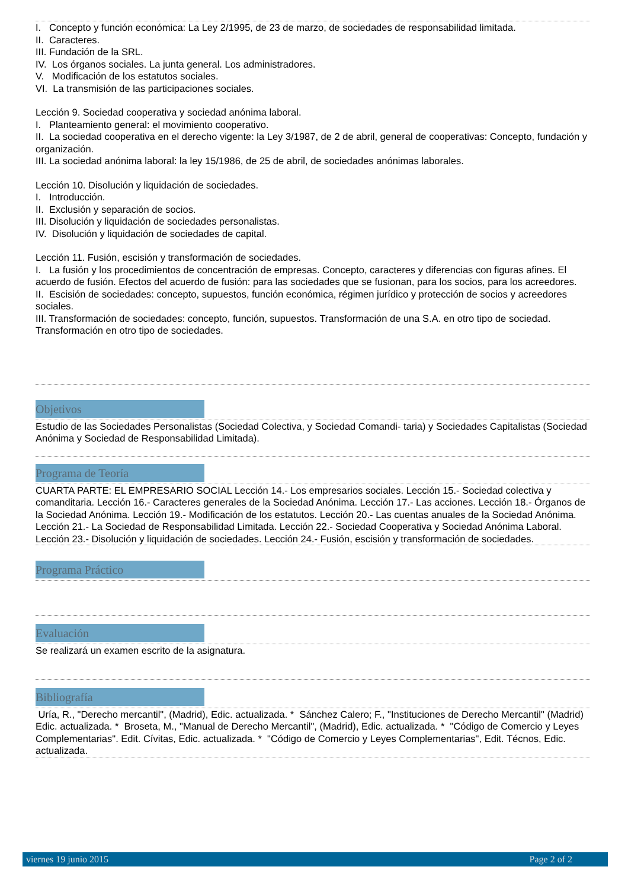I. Concepto y función económica: La Ley 2/1995, de 23 de marzo, de sociedades de responsabilidad limitada.
II. Caracteres.
III. Fundación de la SRL.
IV. Los órganos sociales. La junta general. Los administradores.
V. Modificación de los estatutos sociales.
VI. La transmisión de las participaciones sociales.
Lección 9. Sociedad cooperativa y sociedad anónima laboral.
I. Planteamiento general: el movimiento cooperativo.
II. La sociedad cooperativa en el derecho vigente: la Ley 3/1987, de 2 de abril, general de cooperativas: Concepto, fundación y organización.
III. La sociedad anónima laboral: la ley 15/1986, de 25 de abril, de sociedades anónimas laborales.
Lección 10. Disolución y liquidación de sociedades.
I. Introducción.
II. Exclusión y separación de socios.
III. Disolución y liquidación de sociedades personalistas.
IV. Disolución y liquidación de sociedades de capital.
Lección 11. Fusión, escisión y transformación de sociedades.
I. La fusión y los procedimientos de concentración de empresas. Concepto, caracteres y diferencias con figuras afines. El acuerdo de fusión. Efectos del acuerdo de fusión: para las sociedades que se fusionan, para los socios, para los acreedores.
II. Escisión de sociedades: concepto, supuestos, función económica, régimen jurídico y protección de socios y acreedores sociales.
III. Transformación de sociedades: concepto, función, supuestos. Transformación de una S.A. en otro tipo de sociedad. Transformación en otro tipo de sociedades.
Objetivos
Estudio de las Sociedades Personalistas (Sociedad Colectiva, y Sociedad Comandi- taria) y Sociedades Capitalistas (Sociedad Anónima y Sociedad de Responsabilidad Limitada).
Programa de Teoría
CUARTA PARTE: EL EMPRESARIO SOCIAL Lección 14.- Los empresarios sociales. Lección 15.- Sociedad colectiva y comanditaria. Lección 16.- Caracteres generales de la Sociedad Anónima. Lección 17.- Las acciones. Lección 18.- Órganos de la Sociedad Anónima. Lección 19.- Modificación de los estatutos. Lección 20.- Las cuentas anuales de la Sociedad Anónima. Lección 21.- La Sociedad de Responsabilidad Limitada. Lección 22.- Sociedad Cooperativa y Sociedad Anónima Laboral. Lección 23.- Disolución y liquidación de sociedades. Lección 24.- Fusión, escisión y transformación de sociedades.
Programa Práctico
Evaluación
Se realizará un examen escrito de la asignatura.
Bibliografía
Uría, R., "Derecho mercantil", (Madrid), Edic. actualizada. * Sánchez Calero; F., "Instituciones de Derecho Mercantil" (Madrid) Edic. actualizada. * Broseta, M., "Manual de Derecho Mercantil", (Madrid), Edic. actualizada. * "Código de Comercio y Leyes Complementarias". Edit. Cívitas, Edic. actualizada. * "Código de Comercio y Leyes Complementarias", Edit. Técnos, Edic. actualizada.
viernes 19 junio 2015 Page 2 of 2